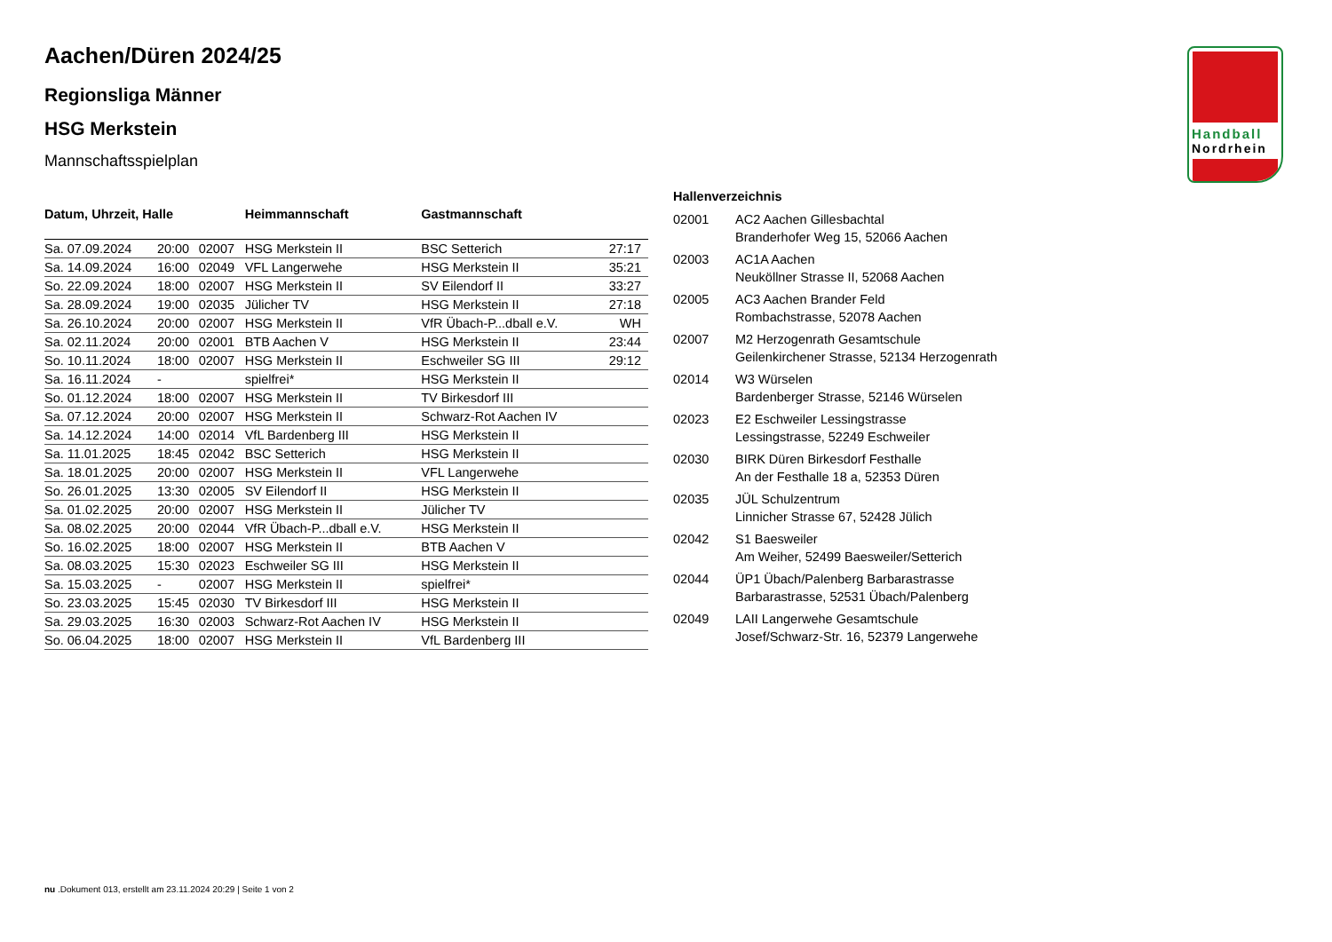Handball
Nordrhein
Aachen/Düren 2024/25
Regionsliga Männer
HSG Merkstein
Mannschaftsspielplan
| Datum, Uhrzeit, Halle | | | Heimmannschaft | Gastmannschaft | |
| --- | --- | --- | --- | --- | --- |
| Sa. 07.09.2024 | 20:00 | 02007 | HSG Merkstein II | BSC Setterich | 27:17 |
| Sa. 14.09.2024 | 16:00 | 02049 | VFL Langerwehe | HSG Merkstein II | 35:21 |
| So. 22.09.2024 | 18:00 | 02007 | HSG Merkstein II | SV Eilendorf II | 33:27 |
| Sa. 28.09.2024 | 19:00 | 02035 | Jülicher TV | HSG Merkstein II | 27:18 |
| Sa. 26.10.2024 | 20:00 | 02007 | HSG Merkstein II | VfR Übach-P...dball e.V. | WH |
| Sa. 02.11.2024 | 20:00 | 02001 | BTB Aachen V | HSG Merkstein II | 23:44 |
| So. 10.11.2024 | 18:00 | 02007 | HSG Merkstein II | Eschweiler SG III | 29:12 |
| Sa. 16.11.2024 | - | | spielfrei* | HSG Merkstein II | |
| So. 01.12.2024 | 18:00 | 02007 | HSG Merkstein II | TV Birkesdorf III | |
| Sa. 07.12.2024 | 20:00 | 02007 | HSG Merkstein II | Schwarz-Rot Aachen IV | |
| Sa. 14.12.2024 | 14:00 | 02014 | VfL Bardenberg III | HSG Merkstein II | |
| Sa. 11.01.2025 | 18:45 | 02042 | BSC Setterich | HSG Merkstein II | |
| Sa. 18.01.2025 | 20:00 | 02007 | HSG Merkstein II | VFL Langerwehe | |
| So. 26.01.2025 | 13:30 | 02005 | SV Eilendorf II | HSG Merkstein II | |
| Sa. 01.02.2025 | 20:00 | 02007 | HSG Merkstein II | Jülicher TV | |
| Sa. 08.02.2025 | 20:00 | 02044 | VfR Übach-P...dball e.V. | HSG Merkstein II | |
| So. 16.02.2025 | 18:00 | 02007 | HSG Merkstein II | BTB Aachen V | |
| Sa. 08.03.2025 | 15:30 | 02023 | Eschweiler SG III | HSG Merkstein II | |
| Sa. 15.03.2025 | - | 02007 | HSG Merkstein II | spielfrei* | |
| So. 23.03.2025 | 15:45 | 02030 | TV Birkesdorf III | HSG Merkstein II | |
| Sa. 29.03.2025 | 16:30 | 02003 | Schwarz-Rot Aachen IV | HSG Merkstein II | |
| So. 06.04.2025 | 18:00 | 02007 | HSG Merkstein II | VfL Bardenberg III | |
Hallenverzeichnis
| 02001 | AC2 Aachen Gillesbachtal Branderhofer Weg 15, 52066 Aachen |
| 02003 | AC1A Aachen Neuköllner Strasse II, 52068 Aachen |
| 02005 | AC3 Aachen Brander Feld Rombachstrasse, 52078 Aachen |
| 02007 | M2 Herzogenrath Gesamtschule Geilenkirchener Strasse, 52134 Herzogenrath |
| 02014 | W3 Würselen Bardenberger Strasse, 52146 Würselen |
| 02023 | E2 Eschweiler Lessingstrasse Lessingstrasse, 52249 Eschweiler |
| 02030 | BIRK Düren Birkesdorf Festhalle An der Festhalle 18 a, 52353 Düren |
| 02035 | JÜL Schulzentrum Linnicher Strasse 67, 52428 Jülich |
| 02042 | S1 Baesweiler Am Weiher, 52499 Baesweiler/Setterich |
| 02044 | ÜP1 Übach/Palenberg Barbarastrasse Barbarastrasse, 52531 Übach/Palenberg |
| 02049 | LAII Langerwehe Gesamtschule Josef/Schwarz-Str. 16, 52379 Langerwehe |
nu .Dokument 013, erstellt am 23.11.2024 20:29 | Seite 1 von 2